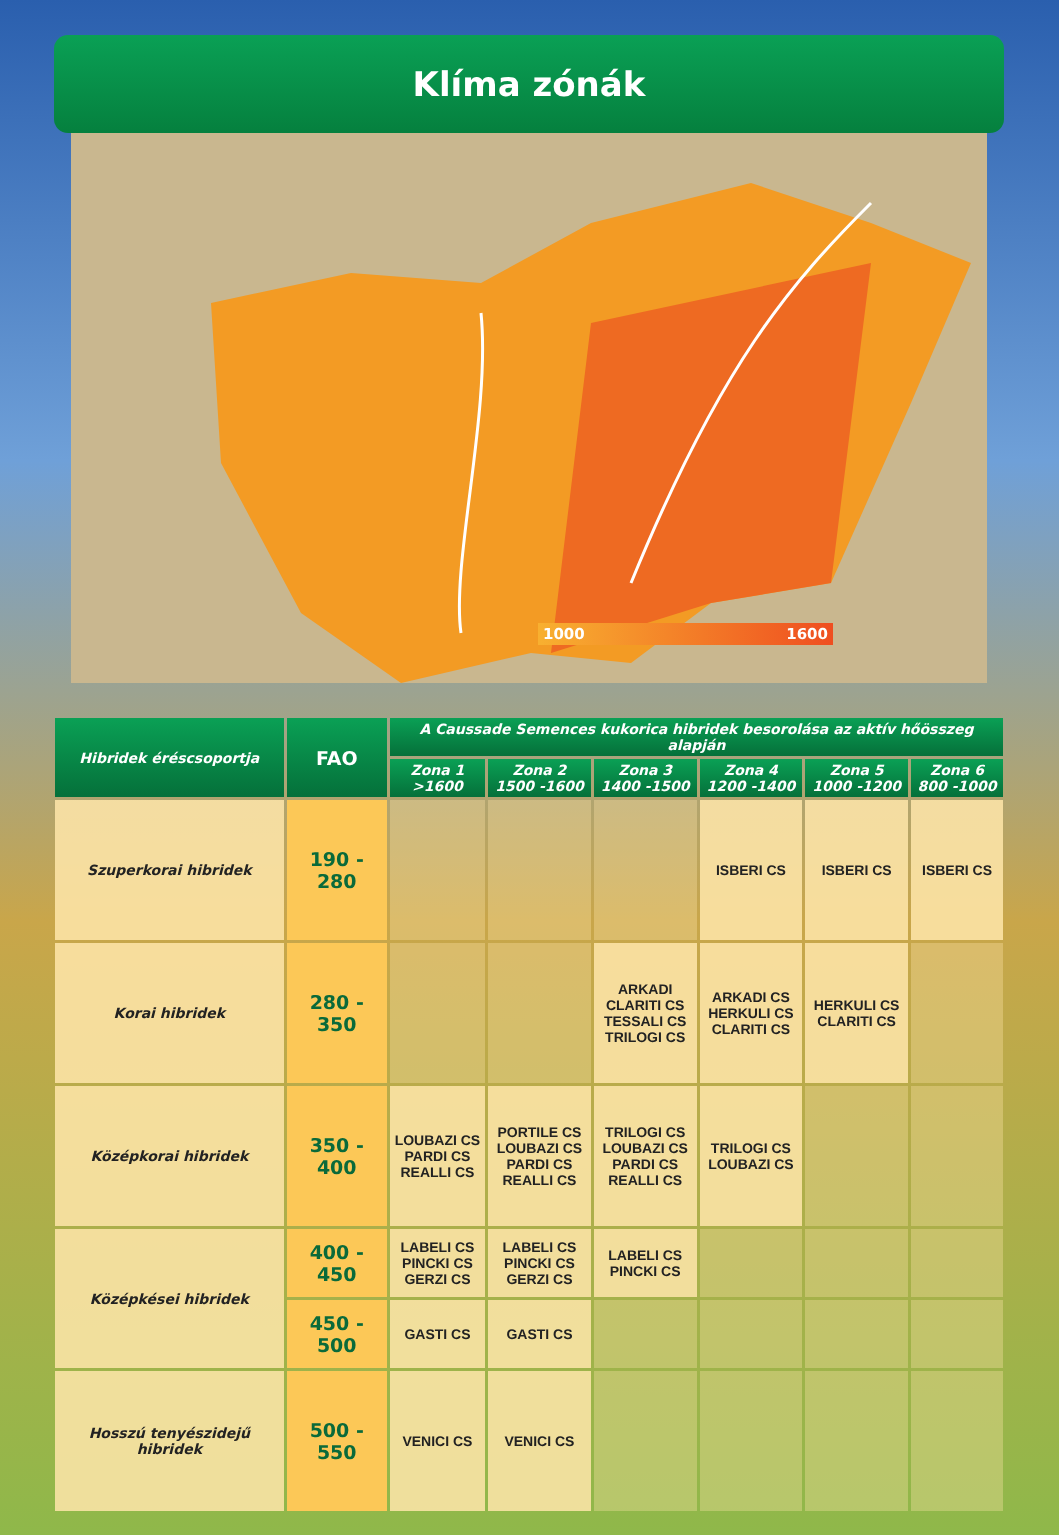Klíma zónák
1000 1600
| Hibridek éréscsoportja | FAO | A Caussade Semences kukorica hibridek besorolása az aktív hőösszeg alapján | | | | | |
| --- | --- | --- | --- | --- | --- | --- | --- |
| | | Zona 1 >1600 | Zona 2 1500 -1600 | Zona 3 1400 -1500 | Zona 4 1200 -1400 | Zona 5 1000 -1200 | Zona 6 800 -1000 |
| Szuperkorai hibridek | 190 - 280 | | | | ISBERI CS | ISBERI CS | ISBERI CS |
| Korai hibridek | 280 - 350 | | | ARKADI CLARITI CS TESSALI CS TRILOGI CS | ARKADI CS HERKULI CS CLARITI CS | HERKULI CS CLARITI CS | |
| Középkorai hibridek | 350 - 400 | LOUBAZI CS PARDI CS REALLI CS | PORTILE CS LOUBAZI CS PARDI CS REALLI CS | TRILOGI CS LOUBAZI CS PARDI CS REALLI CS | TRILOGI CS LOUBAZI CS | | |
| Középkései hibridek | 400 - 450 | LABELI CS PINCKI CS GERZI CS | LABELI CS PINCKI CS GERZI CS | LABELI CS PINCKI CS | | | |
| | 450 - 500 | GASTI CS | GASTI CS | | | | |
| Hosszú tenyészidejű hibridek | 500 - 550 | VENICI CS | VENICI CS | | | | |